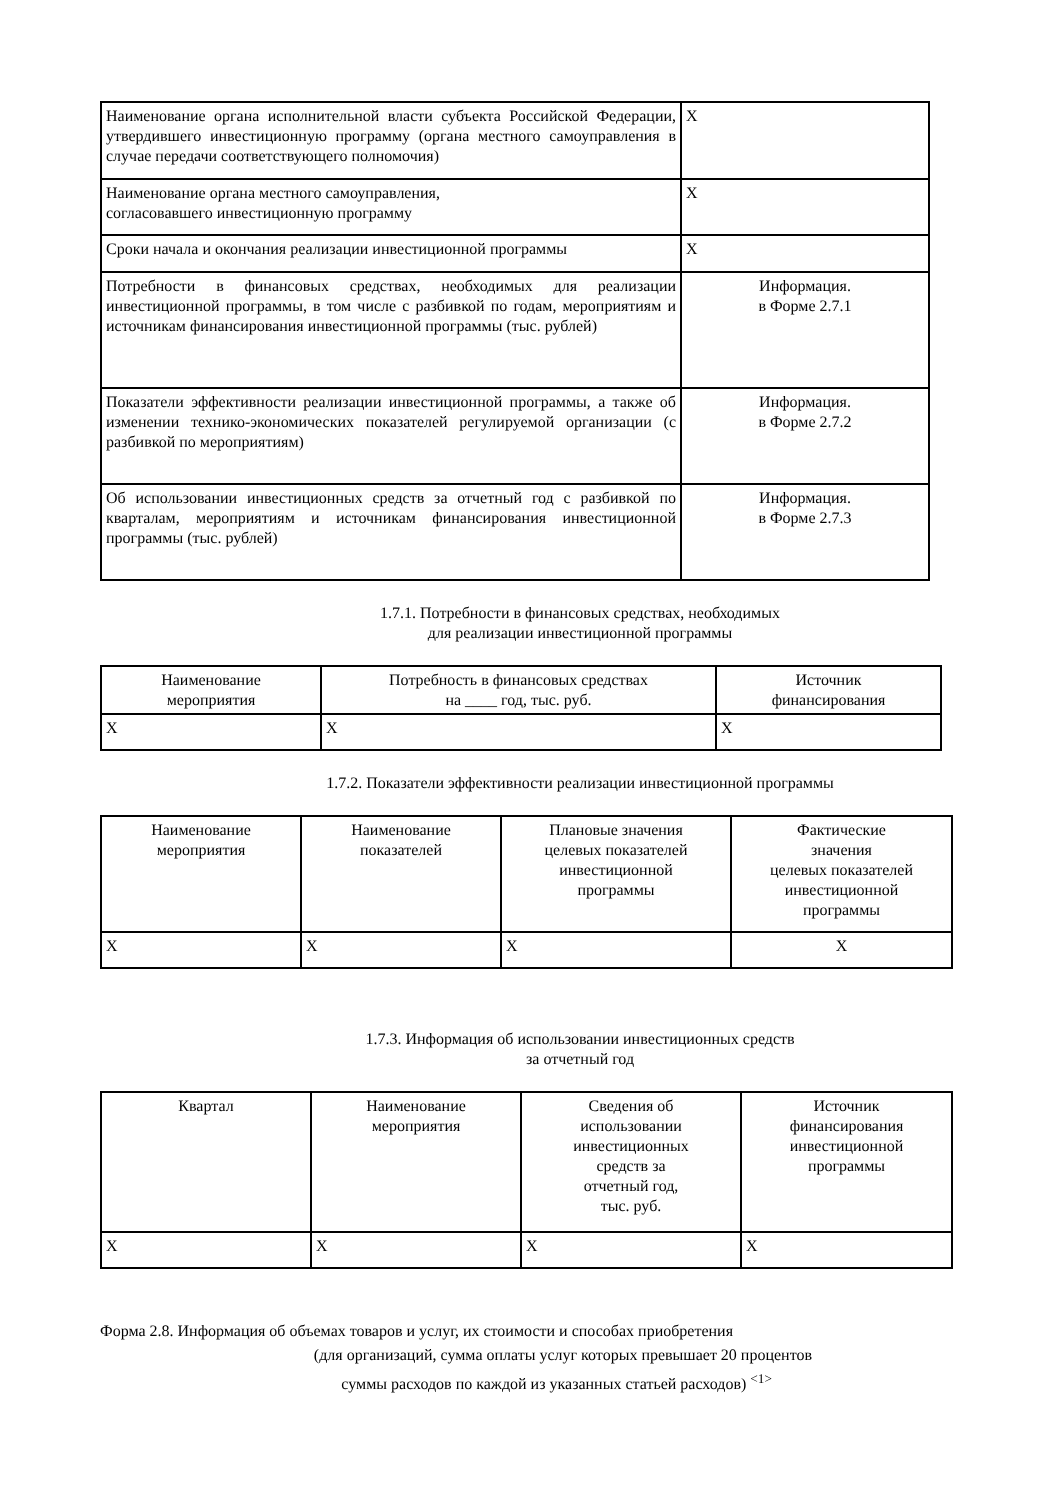| Наименование органа исполнительной власти субъекта Российской Федерации, утвердившего инвестиционную программу (органа местного самоуправления в случае передачи соответствующего полномочия) | X |
| Наименование органа местного самоуправления, согласовавшего инвестиционную программу | X |
| Сроки начала и окончания реализации инвестиционной программы | X |
| Потребности в финансовых средствах, необходимых для реализации инвестиционной программы, в том числе с разбивкой по годам, мероприятиям и источникам финансирования инвестиционной программы (тыс. рублей) | Информация. в Форме 2.7.1 |
| Показатели эффективности реализации инвестиционной программы, а также об изменении технико-экономических показателей регулируемой организации (с разбивкой по мероприятиям) | Информация. в Форме 2.7.2 |
| Об использовании инвестиционных средств за отчетный год с разбивкой по кварталам, мероприятиям и источникам финансирования инвестиционной программы (тыс. рублей) | Информация. в Форме 2.7.3 |
1.7.1. Потребности в финансовых средствах, необходимых
для реализации инвестиционной программы
| Наименование мероприятия | Потребность в финансовых средствах на ____ год, тыс. руб. | Источник финансирования |
| --- | --- | --- |
| X | X | X |
1.7.2. Показатели эффективности реализации инвестиционной программы
| Наименование мероприятия | Наименование показателей | Плановые значения целевых показателей инвестиционной программы | Фактические значения целевых показателей инвестиционной программы |
| --- | --- | --- | --- |
| X | X | X | X |
1.7.3. Информация об использовании инвестиционных средств
за отчетный год
| Квартал | Наименование мероприятия | Сведения об использовании инвестиционных средств за отчетный год, тыс. руб. | Источник финансирования инвестиционной программы |
| --- | --- | --- | --- |
| X | X | X | X |
Форма 2.8. Информация об объемах товаров и услуг, их стоимости и способах приобретения
(для организаций, сумма оплаты услуг которых превышает 20 процентов
суммы расходов по каждой из указанных статьей расходов) <sup><1></sup>